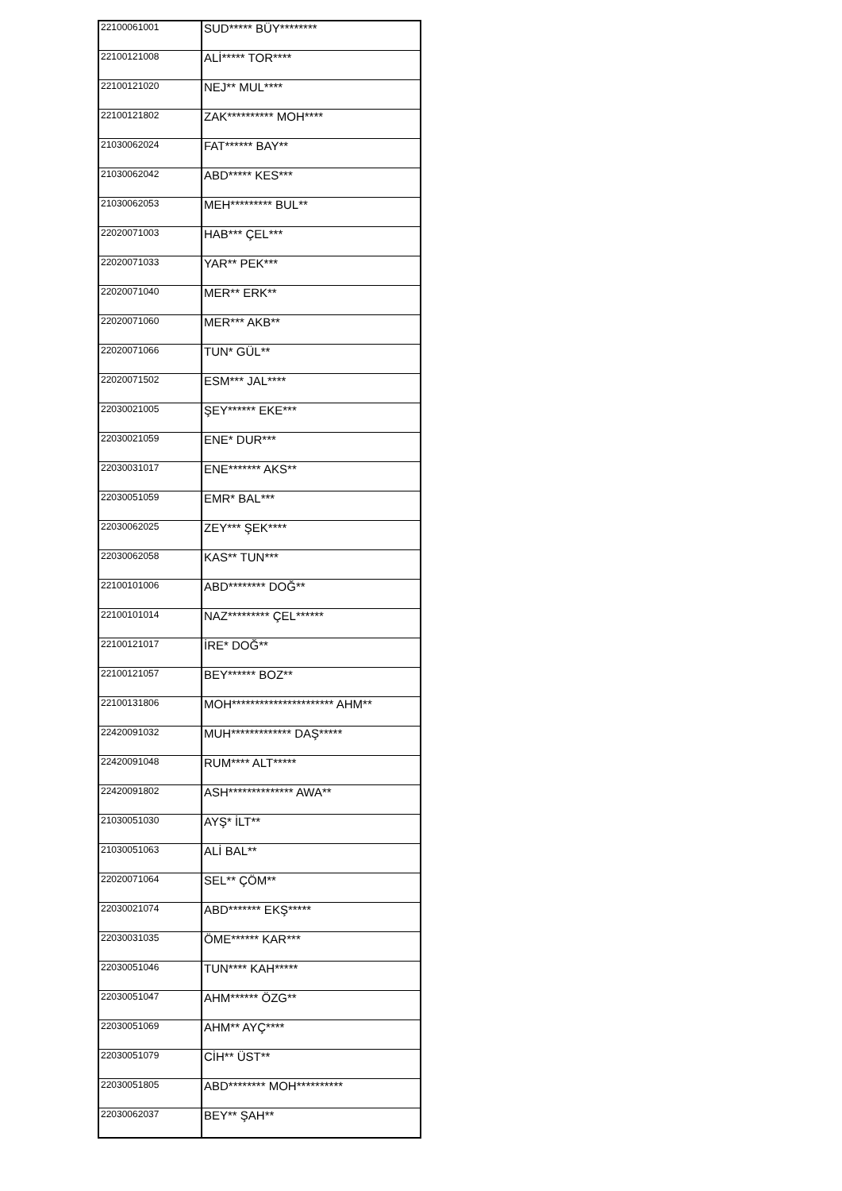| 22100061001 | SUD***** BÜY******** |
| 22100121008 | ALİ***** TOR**** |
| 22100121020 | NEJ** MUL**** |
| 22100121802 | ZAK********** MOH**** |
| 21030062024 | FAT****** BAY** |
| 21030062042 | ABD***** KES*** |
| 21030062053 | MEH********* BUL** |
| 22020071003 | HAB*** ÇEL*** |
| 22020071033 | YAR** PEK*** |
| 22020071040 | MER** ERK** |
| 22020071060 | MER*** AKB** |
| 22020071066 | TUN* GÜL** |
| 22020071502 | ESM*** JAL**** |
| 22030021005 | ŞEY****** EKE*** |
| 22030021059 | ENE* DUR*** |
| 22030031017 | ENE******* AKS** |
| 22030051059 | EMR* BAL*** |
| 22030062025 | ZEY*** ŞEK**** |
| 22030062058 | KAS** TUN*** |
| 22100101006 | ABD******** DOĞ** |
| 22100101014 | NAZ********* ÇEL****** |
| 22100121017 | İRE* DOĞ** |
| 22100121057 | BEY****** BOZ** |
| 22100131806 | MOH********************** AHM** |
| 22420091032 | MUH************* DAŞ***** |
| 22420091048 | RUM**** ALT***** |
| 22420091802 | ASH************** AWA** |
| 21030051030 | AYŞ* İLT** |
| 21030051063 | ALİ BAL** |
| 22020071064 | SEL** ÇÖM** |
| 22030021074 | ABD******* EKŞ***** |
| 22030031035 | ÖME****** KAR*** |
| 22030051046 | TUN**** KAH***** |
| 22030051047 | AHM****** ÖZG** |
| 22030051069 | AHM** AYÇ**** |
| 22030051079 | CİH** ÜST** |
| 22030051805 | ABD******** MOH********** |
| 22030062037 | BEY** ŞAH** |